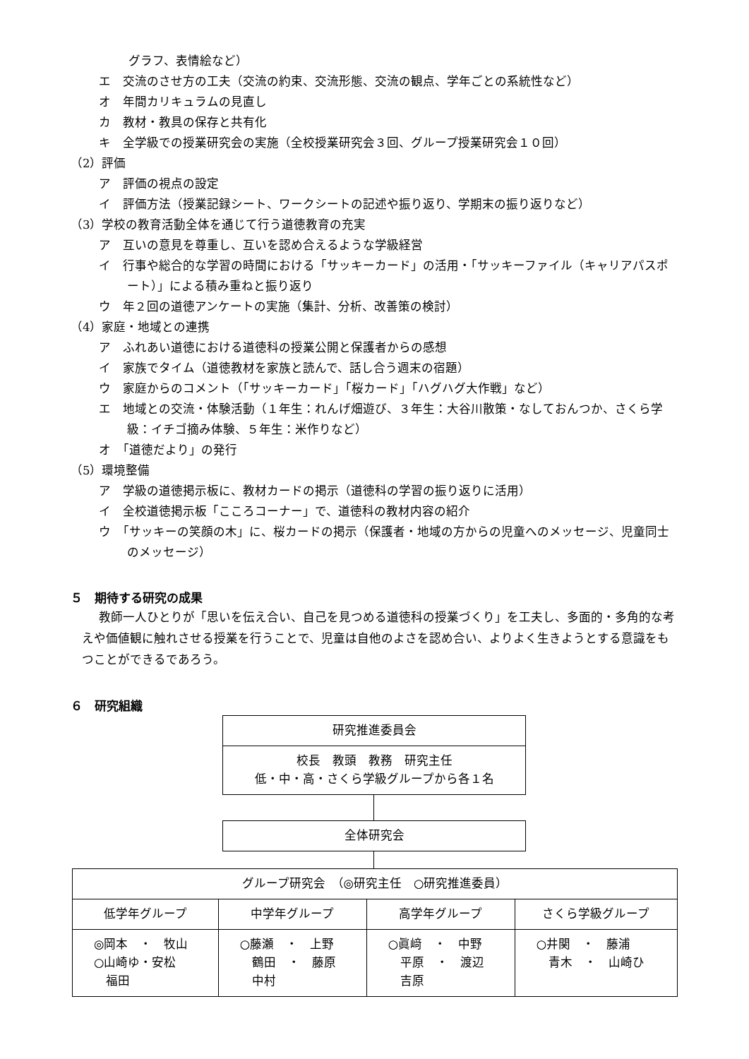グラフ、表情絵など）
エ　交流のさせ方の工夫（交流の約束、交流形態、交流の観点、学年ごとの系統性など）
オ　年間カリキュラムの見直し
カ　教材・教具の保存と共有化
キ　全学級での授業研究会の実施（全校授業研究会３回、グループ授業研究会１０回）
（2）評価
ア　評価の視点の設定
イ　評価方法（授業記録シート、ワークシートの記述や振り返り、学期末の振り返りなど）
（3）学校の教育活動全体を通じて行う道徳教育の充実
ア　互いの意見を尊重し、互いを認め合えるような学級経営
イ　行事や総合的な学習の時間における「サッキーカード」の活用・「サッキーファイル（キャリアパスポート）」による積み重ねと振り返り
ウ　年２回の道徳アンケートの実施（集計、分析、改善策の検討）
（4）家庭・地域との連携
ア　ふれあい道徳における道徳科の授業公開と保護者からの感想
イ　家族でタイム（道徳教材を家族と読んで、話し合う週末の宿題）
ウ　家庭からのコメント（「サッキーカード」「桜カード」「ハグハグ大作戦」など）
エ　地域との交流・体験活動（１年生：れんげ畑遊び、３年生：大谷川散策・なしておんつか、さくら学級：イチゴ摘み体験、５年生：米作りなど）
オ　「道徳だより」の発行
（5）環境整備
ア　学級の道徳掲示板に、教材カードの掲示（道徳科の学習の振り返りに活用）
イ　全校道徳掲示板「こころコーナー」で、道徳科の教材内容の紹介
ウ　「サッキーの笑顔の木」に、桜カードの掲示（保護者・地域の方からの児童へのメッセージ、児童同士のメッセージ）
５　期待する研究の成果
教師一人ひとりが「思いを伝え合い、自己を見つめる道徳科の授業づくり」を工夫し、多面的・多角的な考えや価値観に触れさせる授業を行うことで、児童は自他のよさを認め合い、よりよく生きようとする意識をもつことができるであろう。
６　研究組織
研究推進委員会
校長　教頭　教務　研究主任
低・中・高・さくら学級グループから各１名
全体研究会
| グループ研究会 （◎研究主任 ○研究推進委員） | | | |
| --- | --- | --- | --- |
| 低学年グループ | 中学年グループ | 高学年グループ | さくら学級グループ |
| ◎岡本 ・ 牧山 ○山崎ゆ・安松 福田 | ○藤瀬 ・ 上野 鶴田 ・ 藤原 中村 | ○眞﨑 ・ 中野 平原 ・ 渡辺 吉原 | ○井関 ・ 藤浦 青木 ・ 山崎ひ |